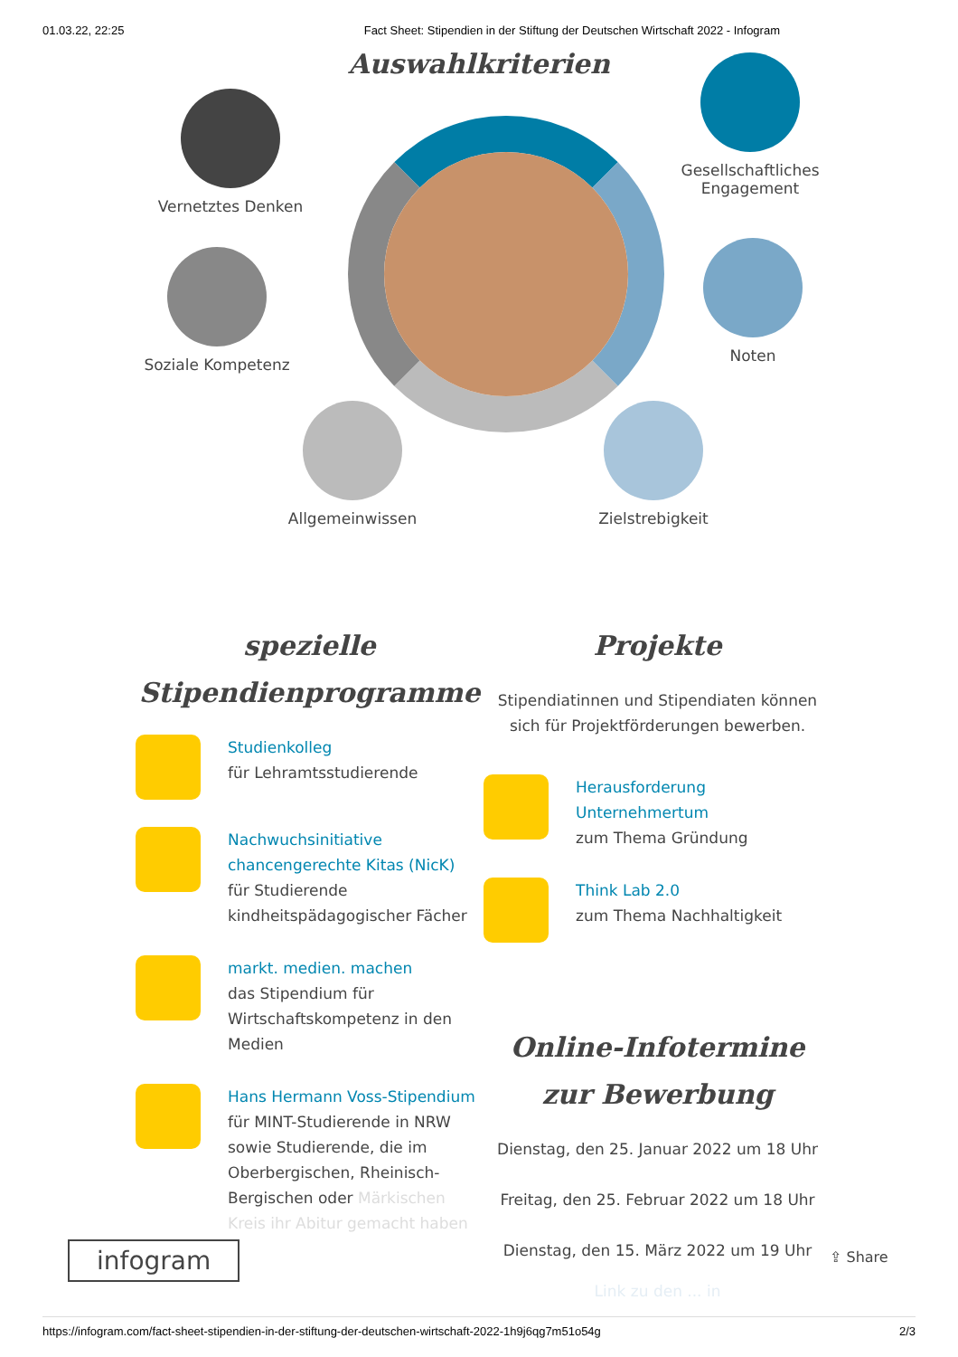01.03.22, 22:25 Fact Sheet: Stipendien in der Stiftung der Deutschen Wirtschaft 2022 - Infogram
Auswahlkriterien
Vernetztes Denken
Gesellschaftliches Engagement
Soziale Kompetenz Noten
Allgemeinwissen Zielstrebigkeit
spezielle
Stipendienprogramme
Studienkolleg
für Lehramtsstudierende
Nachwuchsinitiative chancengerechte Kitas (NicK)
für Studierende kindheitspädagogischer Fächer
markt. medien. machen
das Stipendium für Wirtschaftskompetenz in den Medien
Hans Hermann Voss-Stipendium
für MINT-Studierende in NRW sowie Studierende, die im Oberbergischen, Rheinisch-Bergischen oder Märkischen Kreis ihr Abitur gemacht haben
Projekte
Stipendiatinnen und Stipendiaten können sich für Projektförderungen bewerben.
Herausforderung Unternehmertum
zum Thema Gründung
Think Lab 2.0
zum Thema Nachhaltigkeit
Online-Infotermine
zur Bewerbung
Dienstag, den 25. Januar 2022 um 18 Uhr
Freitag, den 25. Februar 2022 um 18 Uhr
Dienstag, den 15. März 2022 um 19 Uhr
Link zu den ... in
infogram ⇪ Share
https://infogram.com/fact-sheet-stipendien-in-der-stiftung-der-deutschen-wirtschaft-2022-1h9j6qg7m51o54g 2/3